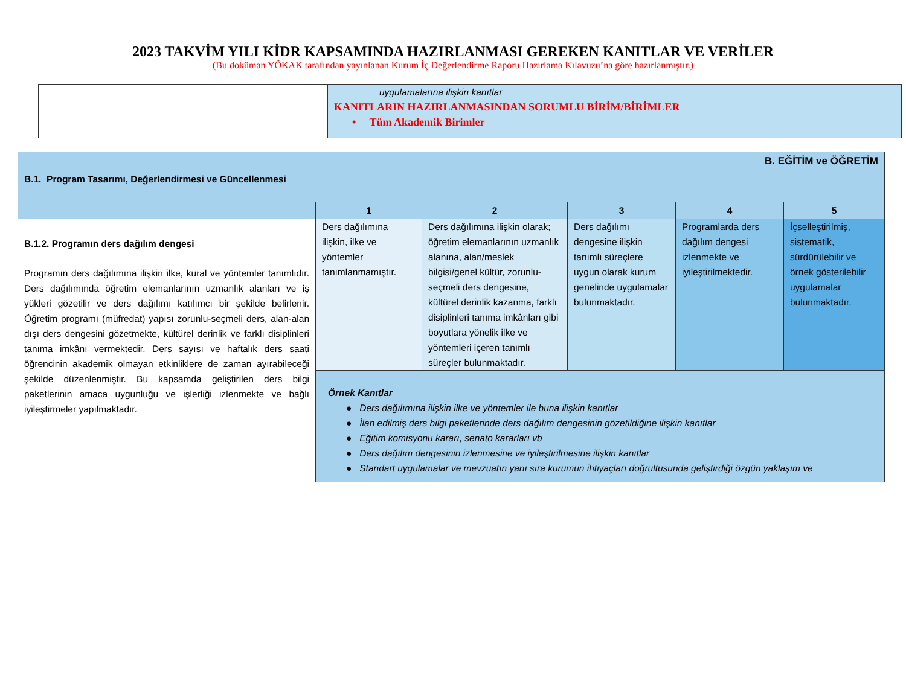2023 TAKVİM YILI KİDR KAPSAMINDA HAZIRLANMASI GEREKEN KANITLAR VE VERİLER
(Bu doküman YÖKAK tarafından yayınlanan Kurum İç Değerlendirme Raporu Hazırlama Kılavuzu’na göre hazırlanmıştır.)
| | uygulamalarına ilişkin kanıtlar KANITLARIN HAZIRLANMASINDAN SORUMLU BİRİM/BİRİMLER • Tüm Akademik Birimler |
| B. EĞİTİM ve ÖĞRETİM | | | | | |
| B.1. Program Tasarımı, Değerlendirmesi ve Güncellenmesi | | | | | |
| | 1 | 2 | 3 | 4 | 5 |
| B.1.2. Programın ders dağılım dengesi Programın ders dağılımına ilişkin ilke, kural ve yöntemler tanımlıdır. Ders dağılımında öğretim elemanlarının uzmanlık alanları ve iş yükleri gözetilir ve ders dağılımı katılımcı bir şekilde belirlenir. Öğretim programı (müfredat) yapısı zorunlu-seçmeli ders, alan-alan dışı ders dengesini gözetmekte, kültürel derinlik ve farklı disiplinleri tanıma imkânı vermektedir. Ders sayısı ve haftalık ders saati öğrencinin akademik olmayan etkinliklere de zaman ayırabileceği şekilde düzenlenmiştir. Bu kapsamda geliştirilen ders bilgi paketlerinin amaca uygunluğu ve işlerliği izlenmekte ve bağlı iyileştirmeler yapılmaktadır. | Ders dağılımına ilişkin, ilke ve yöntemler tanımlanmamıştır. | Ders dağılımına ilişkin olarak; öğretim elemanlarının uzmanlık alanına, alan/meslek bilgisi/genel kültür, zorunlu- seçmeli ders dengesine, kültürel derinlik kazanma, farklı disiplinleri tanıma imkânları gibi boyutlara yönelik ilke ve yöntemleri içeren tanımlı süreçler bulunmaktadır. | Ders dağılımı dengesine ilişkin tanımlı süreçlere uygun olarak kurum genelinde uygulamalar bulunmaktadır. | Programlarda ders dağılım dengesi izlenmekte ve iyileştirilmektedir. | İçselleştirilmiş, sistematik, sürdürülebilir ve örnek gösterilebilir uygulamalar bulunmaktadır. |
| | Örnek Kanıtlar ● Ders dağılımına ilişkin ilke ve yöntemler ile buna ilişkin kanıtlar ● İlan edilmiş ders bilgi paketlerinde ders dağılım dengesinin gözetildiğine ilişkin kanıtlar ● Eğitim komisyonu kararı, senato kararları vb ● Ders dağılım dengesinin izlenmesine ve iyileştirilmesine ilişkin kanıtlar ● Standart uygulamalar ve mevzuatın yanı sıra kurumun ihtiyaçları doğrultusunda geliştirdiği özgün yaklaşım ve | | | | |